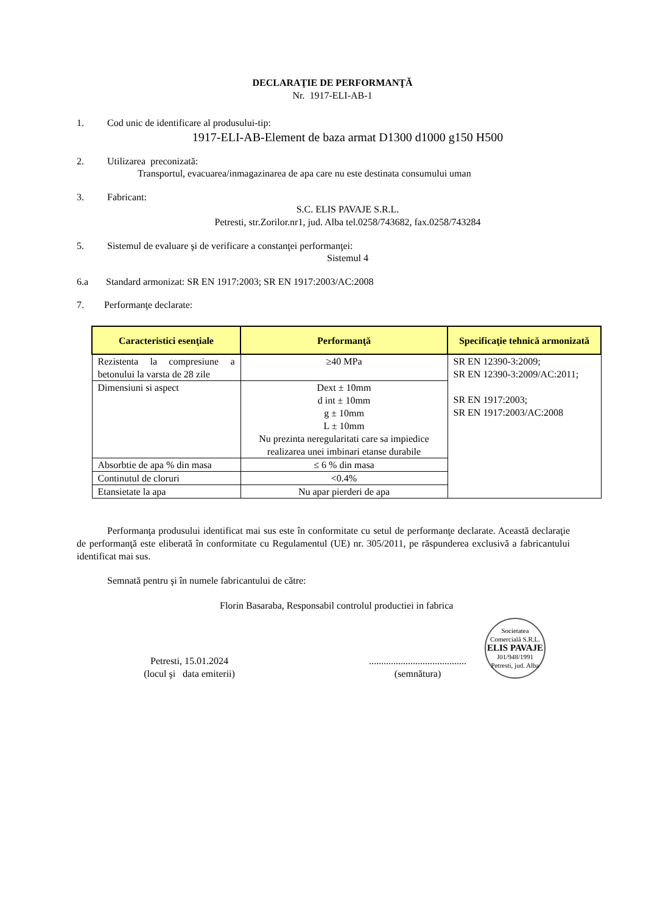DECLARAŢIE DE PERFORMANŢĂ
Nr. 1917-ELI-AB-1
1. Cod unic de identificare al produsului-tip:
1917-ELI-AB-Element de baza armat D1300 d1000 g150 H500
2. Utilizarea preconizată:
Transportul, evacuarea/inmagazinarea de apa care nu este destinata consumului uman
3. Fabricant:
S.C. ELIS PAVAJE S.R.L.
Petresti, str.Zorilor.nr1, jud. Alba tel.0258/743682, fax.0258/743284
5. Sistemul de evaluare şi de verificare a constanţei performanţei:
Sistemul 4
6.a Standard armonizat: SR EN 1917:2003; SR EN 1917:2003/AC:2008
7. Performanţe declarate:
| Caracteristici esenţiale | Performanţă | Specificaţie tehnică armonizată |
| --- | --- | --- |
| Rezistenta la compresiune a betonului la varsta de 28 zile | ≥40 MPa | SR EN 12390-3:2009; SR EN 12390-3:2009/AC:2011; SR EN 1917:2003; SR EN 1917:2003/AC:2008 |
| Dimensiuni si aspect | Dext ± 10mm d int ± 10mm g ± 10mm L ± 10mm Nu prezinta neregularitati care sa impiedice realizarea unei imbinari etanse durabile | |
| Absorbtie de apa % din masa | ≤ 6 % din masa | |
| Continutul de cloruri | <0.4% | |
| Etansietate la apa | Nu apar pierderi de apa | |
Performanţa produsului identificat mai sus este în conformitate cu setul de performanţe declarate. Această declaraţie de performanţă este eliberată în conformitate cu Regulamentul (UE) nr. 305/2011, pe răspunderea exclusivă a fabricantului identificat mai sus.
Semnată pentru şi în numele fabricantului de către:
Florin Basaraba, Responsabil controlul productiei in fabrica
Petresti, 15.01.2024
(locul şi data emiterii)
........................................
(semnătura)
Societatea Comercială S.R.L.
ELIS PAVAJE
J01/948/1991
Petresti, jud. Alba